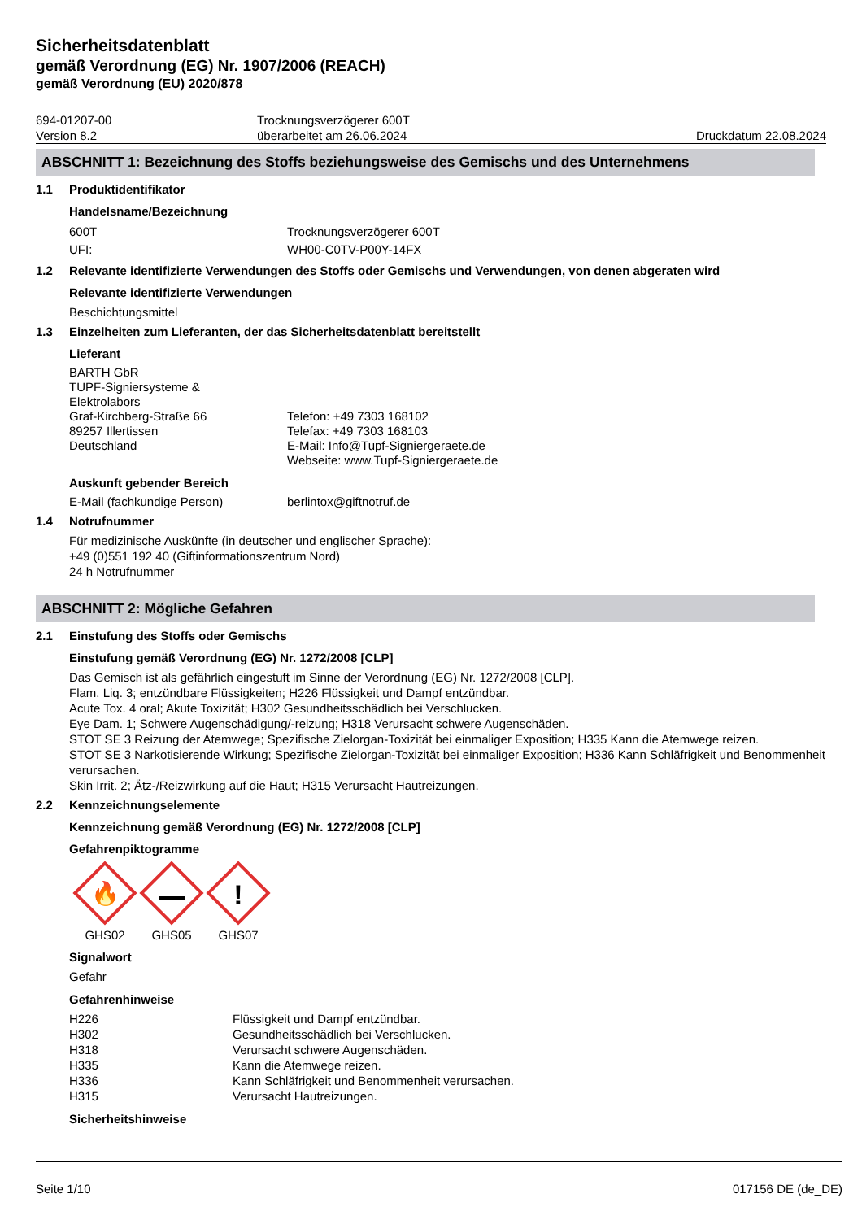Sicherheitsdatenblatt
gemäß Verordnung (EG) Nr. 1907/2006 (REACH)
gemäß Verordnung (EU) 2020/878
694-01207-00
Version 8.2
Trocknungsverzögerer 600T
überarbeitet am 26.06.2024
Druckdatum 22.08.2024
ABSCHNITT 1: Bezeichnung des Stoffs beziehungsweise des Gemischs und des Unternehmens
1.1 Produktidentifikator
Handelsname/Bezeichnung
600T Trocknungsverzögerer 600T UFI: WH00-C0TV-P00Y-14FX
1.2 Relevante identifizierte Verwendungen des Stoffs oder Gemischs und Verwendungen, von denen abgeraten wird
Relevante identifizierte Verwendungen
Beschichtungsmittel
1.3 Einzelheiten zum Lieferanten, der das Sicherheitsdatenblatt bereitstellt
Lieferant
BARTH GbR
TUPF-Signiersysteme &
Elektrolabors
Graf-Kirchberg-Straße 66
89257 Illertissen
Deutschland
Telefon: +49 7303 168102
Telefax: +49 7303 168103
E-Mail: Info@Tupf-Signiergeraete.de
Webseite: www.Tupf-Signiergeraete.de
Auskunft gebender Bereich
E-Mail (fachkundige Person) berlintox@giftnotruf.de
1.4 Notrufnummer
Für medizinische Auskünfte (in deutscher und englischer Sprache):
+49 (0)551 192 40 (Giftinformationszentrum Nord)
24 h Notrufnummer
ABSCHNITT 2: Mögliche Gefahren
2.1 Einstufung des Stoffs oder Gemischs
Einstufung gemäß Verordnung (EG) Nr. 1272/2008 [CLP]
Das Gemisch ist als gefährlich eingestuft im Sinne der Verordnung (EG) Nr. 1272/2008 [CLP].
Flam. Liq. 3; entzündbare Flüssigkeiten; H226 Flüssigkeit und Dampf entzündbar.
Acute Tox. 4 oral; Akute Toxizität; H302 Gesundheitsschädlich bei Verschlucken.
Eye Dam. 1; Schwere Augenschädigung/-reizung; H318 Verursacht schwere Augenschäden.
STOT SE 3 Reizung der Atemwege; Spezifische Zielorgan-Toxizität bei einmaliger Exposition; H335 Kann die Atemwege reizen.
STOT SE 3 Narkotisierende Wirkung; Spezifische Zielorgan-Toxizität bei einmaliger Exposition; H336 Kann Schläfrigkeit und Benommenheit verursachen.
Skin Irrit. 2; Ätz-/Reizwirkung auf die Haut; H315 Verursacht Hautreizungen.
2.2 Kennzeichnungselemente
Kennzeichnung gemäß Verordnung (EG) Nr. 1272/2008 [CLP]
Gefahrenpiktogramme
🔥
GHS02
GHS05
!
GHS07
Signalwort
Gefahr
Gefahrenhinweise
H226 Flüssigkeit und Dampf entzündbar. H302 Gesundheitsschädlich bei Verschlucken. H318 Verursacht schwere Augenschäden. H335 Kann die Atemwege reizen. H336 Kann Schläfrigkeit und Benommenheit verursachen. H315 Verursacht Hautreizungen.
Sicherheitshinweise
Seite 1/10 017156 DE (de_DE)